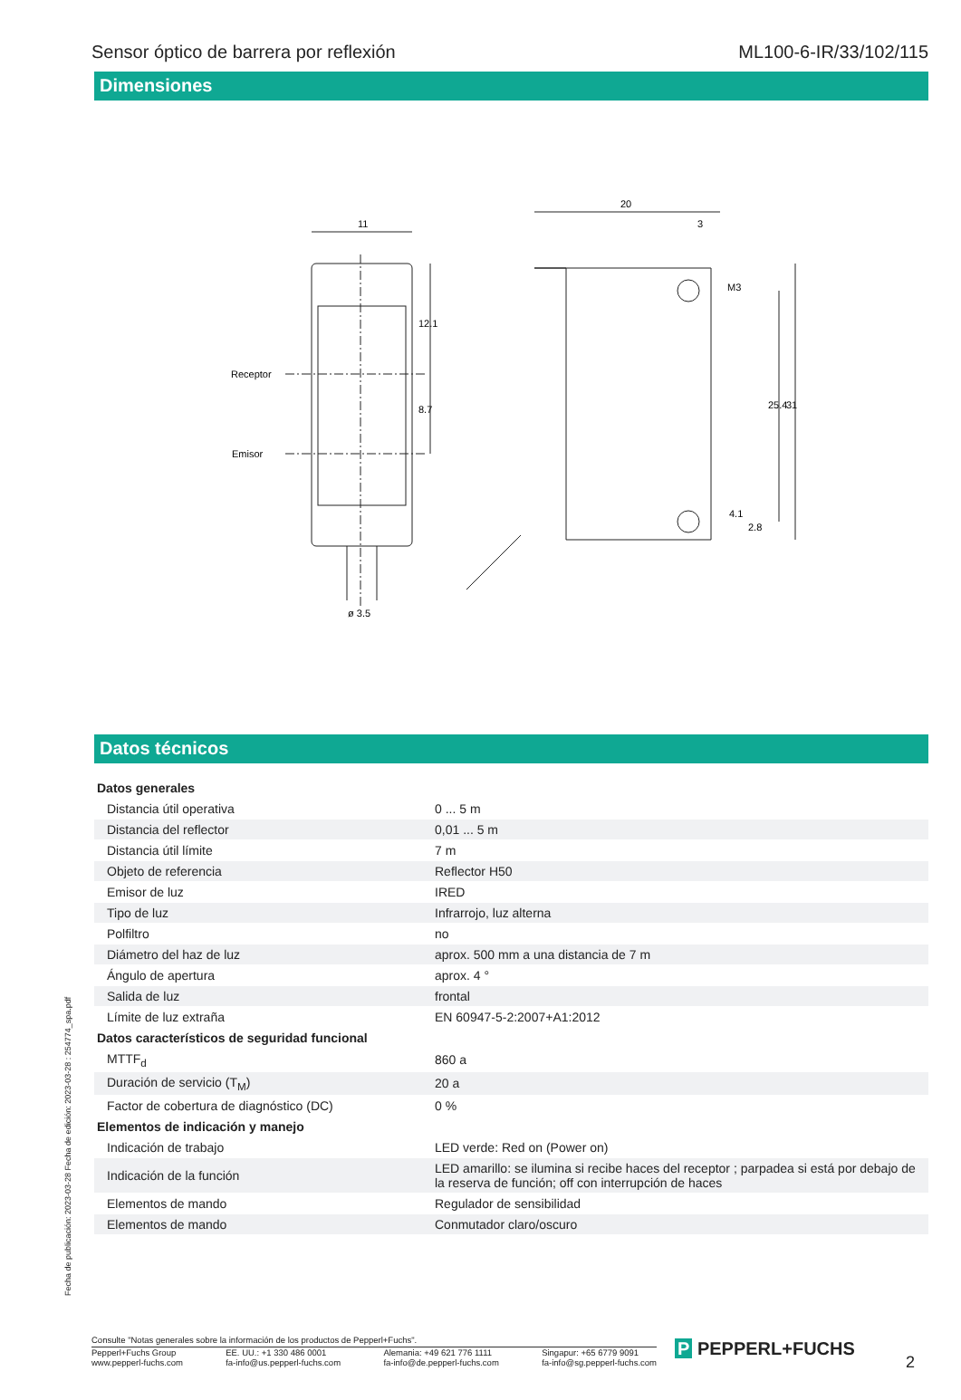Sensor óptico de barrera por reflexión ML100-6-IR/33/102/115
Dimensiones
11
20
3
Receptor
Emisor
12.1
8.7
M3
25.4
31
4.1
2.8
ø 3.5
Datos técnicos
| Datos generales | | |
| Distancia útil operativa | | 0 ... 5 m |
| Distancia del reflector | | 0,01 ... 5 m |
| Distancia útil límite | | 7 m |
| Objeto de referencia | | Reflector H50 |
| Emisor de luz | | IRED |
| Tipo de luz | | Infrarrojo, luz alterna |
| Polfiltro | | no |
| Diámetro del haz de luz | | aprox. 500 mm a una distancia de 7 m |
| Ángulo de apertura | | aprox. 4 ° |
| Salida de luz | | frontal |
| Límite de luz extraña | | EN 60947-5-2:2007+A1:2012 |
| Datos característicos de seguridad funcional | | |
| MTTF<sub>d</sub> | | 860 a |
| Duración de servicio (T<sub>M</sub>) | | 20 a |
| Factor de cobertura de diagnóstico (DC) | | 0 % |
| Elementos de indicación y manejo | | |
| Indicación de trabajo | | LED verde: Red on (Power on) |
| Indicación de la función | | LED amarillo: se ilumina si recibe haces del receptor ; parpadea si está por debajo de la reserva de función; off con interrupción de haces |
| Elementos de mando | | Regulador de sensibilidad |
| Elementos de mando | | Conmutador claro/oscuro |
Fecha de publicación: 2023-03-28 Fecha de edición: 2023-03-28 : 254774_spa.pdf
Consulte "Notas generales sobre la información de los productos de Pepperl+Fuchs".
Pepperl+Fuchs Group
www.pepperl-fuchs.com EE. UU.: +1 330 486 0001
fa-info@us.pepperl-fuchs.com Alemania: +49 621 776 1111
fa-info@de.pepperl-fuchs.com Singapur: +65 6779 9091
fa-info@sg.pepperl-fuchs.com
P PEPPERL+FUCHS
2